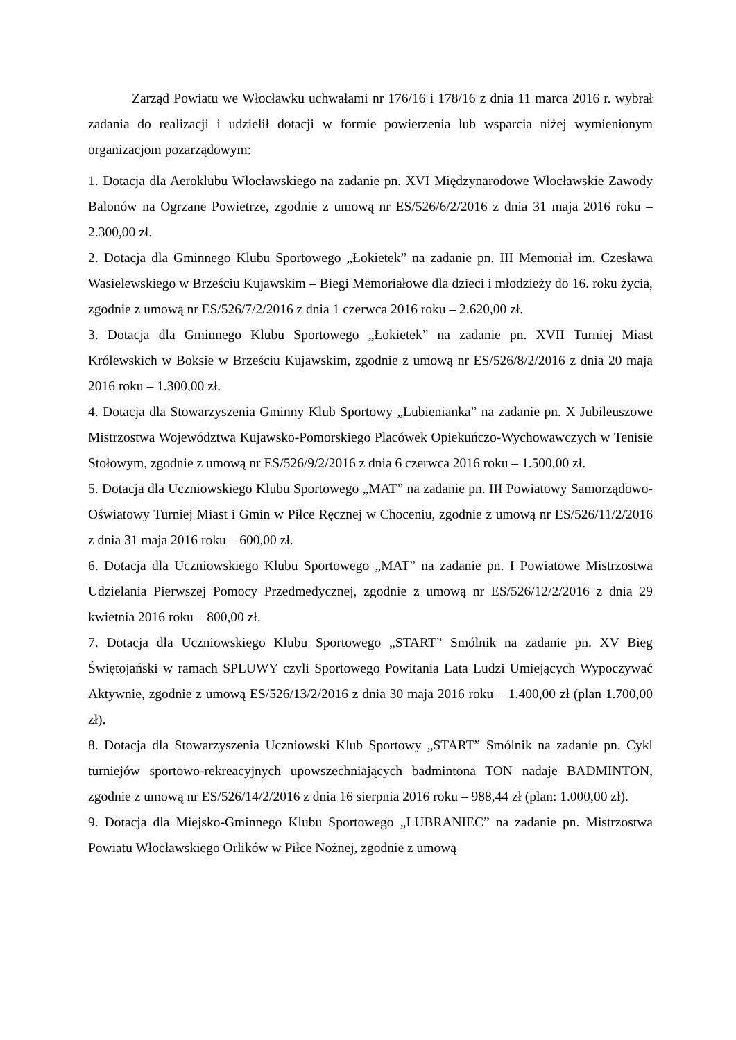Zarząd Powiatu we Włocławku uchwałami nr 176/16 i 178/16 z dnia 11 marca 2016 r. wybrał zadania do realizacji i udzielił dotacji w formie powierzenia lub wsparcia niżej wymienionym organizacjom pozarządowym:
1. Dotacja dla Aeroklubu Włocławskiego na zadanie pn. XVI Międzynarodowe Włocławskie Zawody Balonów na Ogrzane Powietrze, zgodnie z umową nr ES/526/6/2/2016 z dnia 31 maja 2016 roku – 2.300,00 zł.
2. Dotacja dla Gminnego Klubu Sportowego „Łokietek” na zadanie pn. III Memoriał im. Czesława Wasielewskiego w Brześciu Kujawskim – Biegi Memoriałowe dla dzieci i młodzieży do 16. roku życia, zgodnie z umową nr ES/526/7/2/2016 z dnia 1 czerwca 2016 roku – 2.620,00 zł.
3. Dotacja dla Gminnego Klubu Sportowego „Łokietek” na zadanie pn. XVII Turniej Miast Królewskich w Boksie w Brześciu Kujawskim, zgodnie z umową nr ES/526/8/2/2016 z dnia 20 maja 2016 roku – 1.300,00 zł.
4. Dotacja dla Stowarzyszenia Gminny Klub Sportowy „Lubienianka” na zadanie pn. X Jubileuszowe Mistrzostwa Województwa Kujawsko-Pomorskiego Placówek Opiekuńczo-Wychowawczych w Tenisie Stołowym, zgodnie z umową nr ES/526/9/2/2016 z dnia 6 czerwca 2016 roku – 1.500,00 zł.
5. Dotacja dla Uczniowskiego Klubu Sportowego „MAT” na zadanie pn. III Powiatowy Samorządowo-Oświatowy Turniej Miast i Gmin w Piłce Ręcznej w Choceniu, zgodnie z umową nr ES/526/11/2/2016 z dnia 31 maja 2016 roku – 600,00 zł.
6. Dotacja dla Uczniowskiego Klubu Sportowego „MAT” na zadanie pn. I Powiatowe Mistrzostwa Udzielania Pierwszej Pomocy Przedmedycznej, zgodnie z umową nr ES/526/12/2/2016 z dnia 29 kwietnia 2016 roku – 800,00 zł.
7. Dotacja dla Uczniowskiego Klubu Sportowego „START” Smólnik na zadanie pn. XV Bieg Świętojański w ramach SPLUWY czyli Sportowego Powitania Lata Ludzi Umiejących Wypoczywać Aktywnie, zgodnie z umową ES/526/13/2/2016 z dnia 30 maja 2016 roku – 1.400,00 zł (plan 1.700,00 zł).
8. Dotacja dla Stowarzyszenia Uczniowski Klub Sportowy „START” Smólnik na zadanie pn. Cykl turniejów sportowo-rekreacyjnych upowszechniających badmintona TON nadaje BADMINTON, zgodnie z umową nr ES/526/14/2/2016 z dnia 16 sierpnia 2016 roku – 988,44 zł (plan: 1.000,00 zł).
9. Dotacja dla Miejsko-Gminnego Klubu Sportowego „LUBRANIEC” na zadanie pn. Mistrzostwa Powiatu Włocławskiego Orlików w Piłce Nożnej, zgodnie z umową